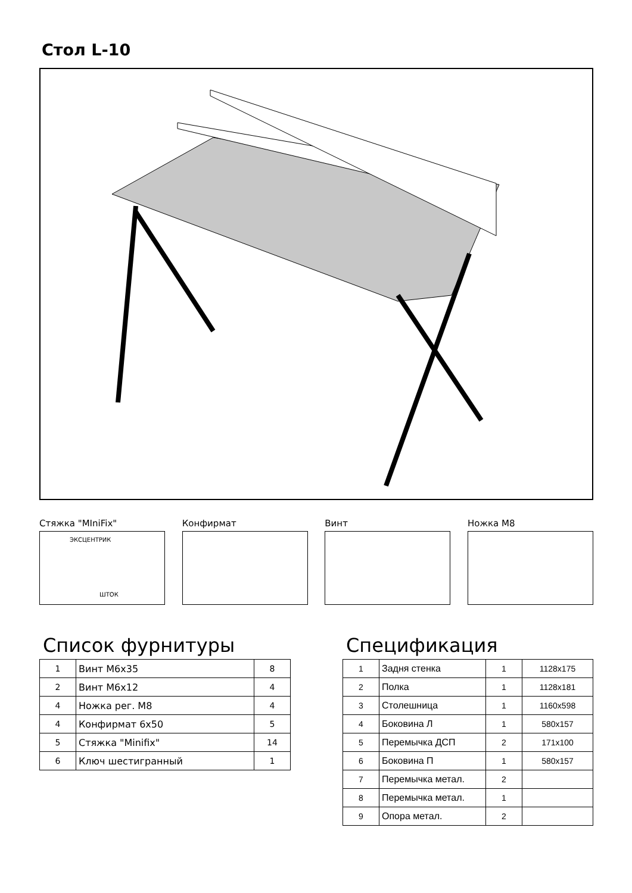Стол L-10
Стяжка "MIniFix"
ЭКСЦЕНТРИК
ШТОК
Конфирмат Винт Ножка М8
Список фурнитуры
| 1 | Винт М6х35 | 8 |
| 2 | Винт М6х12 | 4 |
| 4 | Ножка рег. М8 | 4 |
| 4 | Конфирмат 6х50 | 5 |
| 5 | Стяжка "Minifix" | 14 |
| 6 | Ключ шестигранный | 1 |
Спецификация
| 1 | Задня стенка | 1 | 1128x175 |
| 2 | Полка | 1 | 1128x181 |
| 3 | Столешница | 1 | 1160x598 |
| 4 | Боковина Л | 1 | 580x157 |
| 5 | Перемычка ДСП | 2 | 171x100 |
| 6 | Боковина П | 1 | 580x157 |
| 7 | Перемычка метал. | 2 | |
| 8 | Перемычка метал. | 1 | |
| 9 | Опора метал. | 2 | |